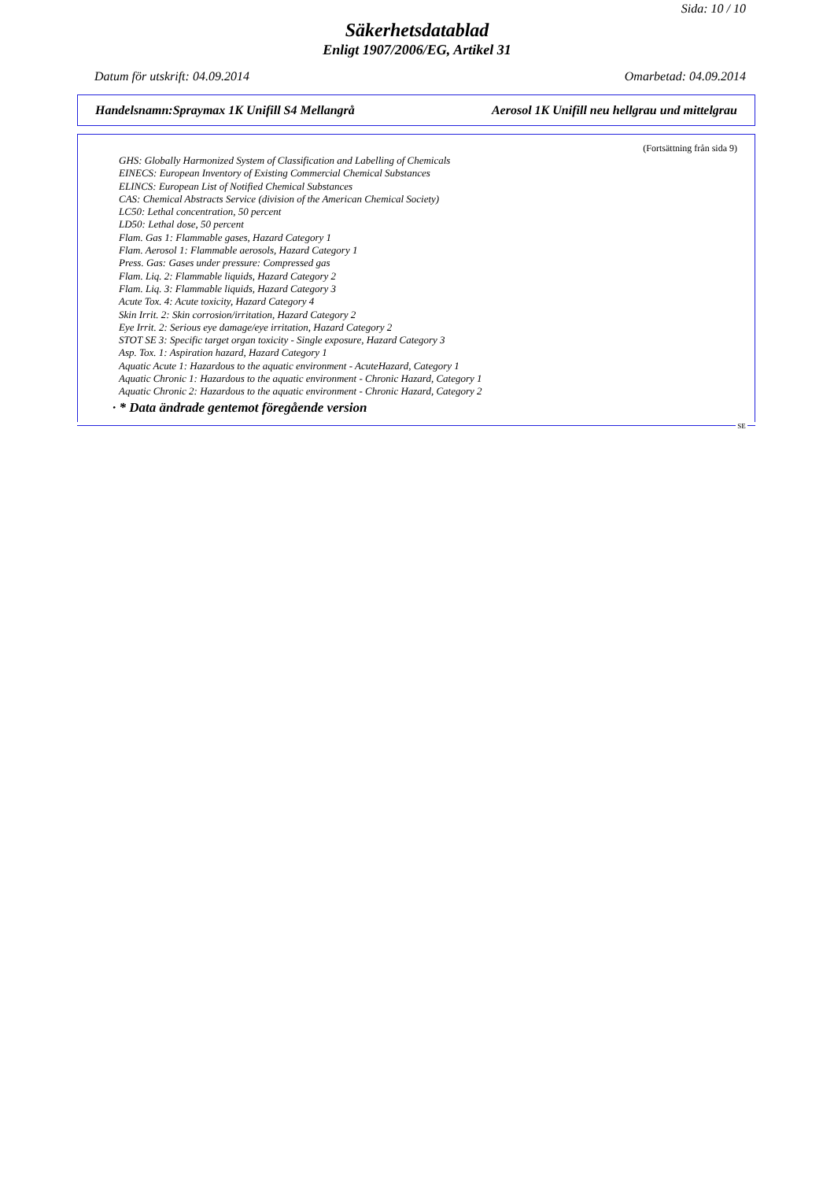Sida: 10 / 10
Säkerhetsdatablad
Enligt 1907/2006/EG, Artikel 31
Datum för utskrift: 04.09.2014 Omarbetad: 04.09.2014
Handelsnamn:Spraymax 1K Unifill S4 Mellangrå Aerosol 1K Unifill neu hellgrau und mittelgrau
(Fortsättning från sida 9)
GHS: Globally Harmonized System of Classification and Labelling of Chemicals
EINECS: European Inventory of Existing Commercial Chemical Substances
ELINCS: European List of Notified Chemical Substances
CAS: Chemical Abstracts Service (division of the American Chemical Society)
LC50: Lethal concentration, 50 percent
LD50: Lethal dose, 50 percent
Flam. Gas 1: Flammable gases, Hazard Category 1
Flam. Aerosol 1: Flammable aerosols, Hazard Category 1
Press. Gas: Gases under pressure: Compressed gas
Flam. Liq. 2: Flammable liquids, Hazard Category 2
Flam. Liq. 3: Flammable liquids, Hazard Category 3
Acute Tox. 4: Acute toxicity, Hazard Category 4
Skin Irrit. 2: Skin corrosion/irritation, Hazard Category 2
Eye Irrit. 2: Serious eye damage/eye irritation, Hazard Category 2
STOT SE 3: Specific target organ toxicity - Single exposure, Hazard Category 3
Asp. Tox. 1: Aspiration hazard, Hazard Category 1
Aquatic Acute 1: Hazardous to the aquatic environment - AcuteHazard, Category 1
Aquatic Chronic 1: Hazardous to the aquatic environment - Chronic Hazard, Category 1
Aquatic Chronic 2: Hazardous to the aquatic environment - Chronic Hazard, Category 2
· * Data ändrade gentemot föregående version
SE